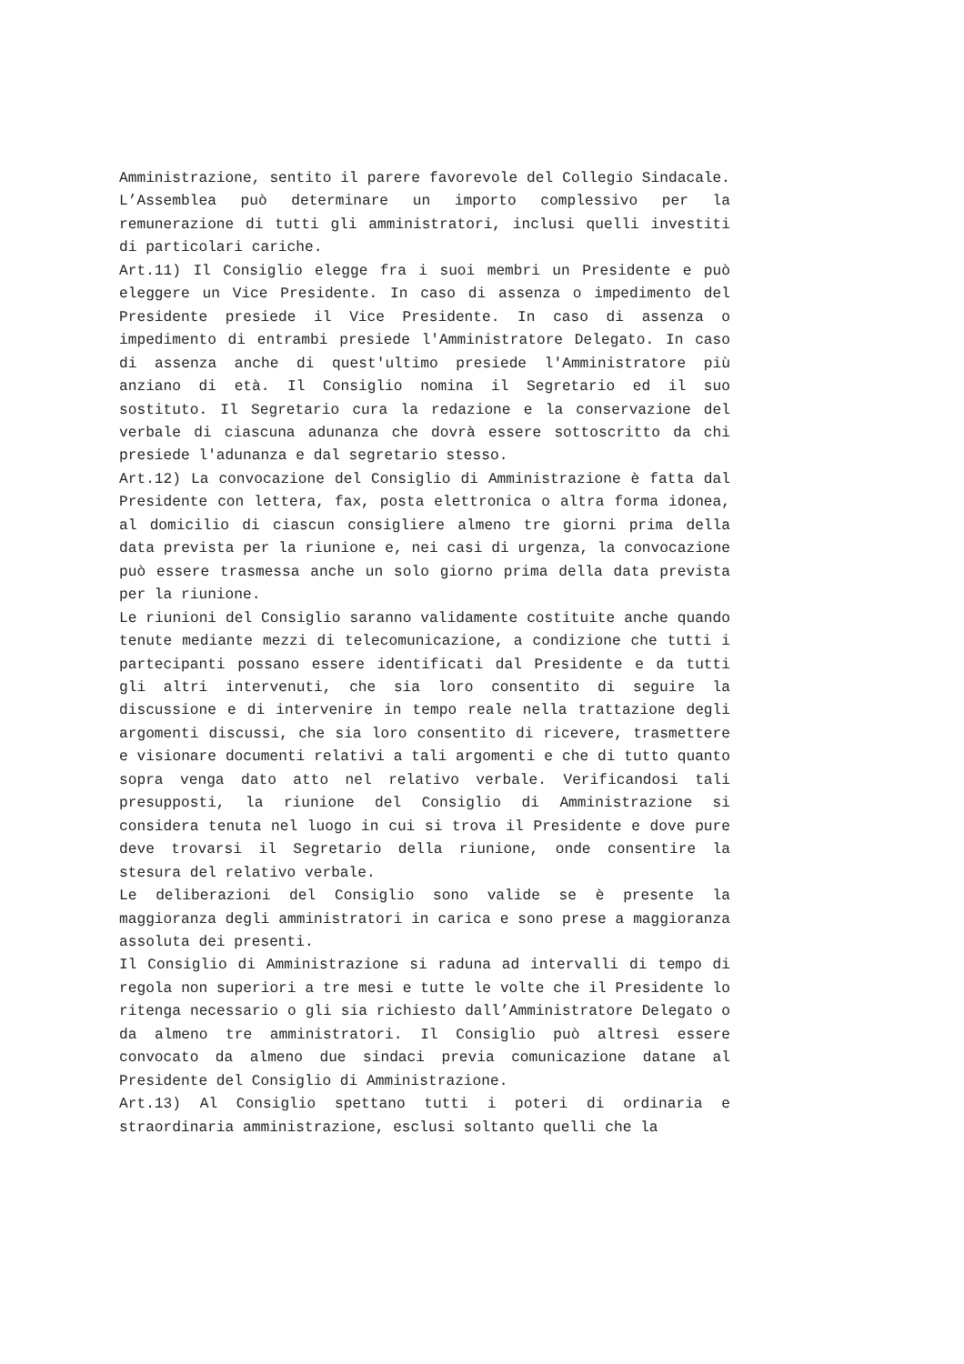Amministrazione, sentito il parere favorevole del Collegio Sindacale. L’Assemblea può determinare un importo complessivo per la remunerazione di tutti gli amministratori, inclusi quelli investiti di particolari cariche.
Art.11) Il Consiglio elegge fra i suoi membri un Presidente e può eleggere un Vice Presidente. In caso di assenza o impedimento del Presidente presiede il Vice Presidente. In caso di assenza o impedimento di entrambi presiede l'Amministratore Delegato. In caso di assenza anche di quest'ultimo presiede l'Amministratore più anziano di età. Il Consiglio nomina il Segretario ed il suo sostituto. Il Segretario cura la redazione e la conservazione del verbale di ciascuna adunanza che dovrà essere sottoscritto da chi presiede l'adunanza e dal segretario stesso.
Art.12) La convocazione del Consiglio di Amministrazione è fatta dal Presidente con lettera, fax, posta elettronica o altra forma idonea, al domicilio di ciascun consigliere almeno tre giorni prima della data prevista per la riunione e, nei casi di urgenza, la convocazione può essere trasmessa anche un solo giorno prima della data prevista per la riunione.
Le riunioni del Consiglio saranno validamente costituite anche quando tenute mediante mezzi di telecomunicazione, a condizione che tutti i partecipanti possano essere identificati dal Presidente e da tutti gli altri intervenuti, che sia loro consentito di seguire la discussione e di intervenire in tempo reale nella trattazione degli argomenti discussi, che sia loro consentito di ricevere, trasmettere e visionare documenti relativi a tali argomenti e che di tutto quanto sopra venga dato atto nel relativo verbale. Verificandosi tali presupposti, la riunione del Consiglio di Amministrazione si considera tenuta nel luogo in cui si trova il Presidente e dove pure deve trovarsi il Segretario della riunione, onde consentire la stesura del relativo verbale.
Le deliberazioni del Consiglio sono valide se è presente la maggioranza degli amministratori in carica e sono prese a maggioranza assoluta dei presenti.
Il Consiglio di Amministrazione si raduna ad intervalli di tempo di regola non superiori a tre mesi e tutte le volte che il Presidente lo ritenga necessario o gli sia richiesto dall’Amministratore Delegato o da almeno tre amministratori. Il Consiglio può altresì essere convocato da almeno due sindaci previa comunicazione datane al Presidente del Consiglio di Amministrazione.
Art.13) Al Consiglio spettano tutti i poteri di ordinaria e straordinaria amministrazione, esclusi soltanto quelli che la